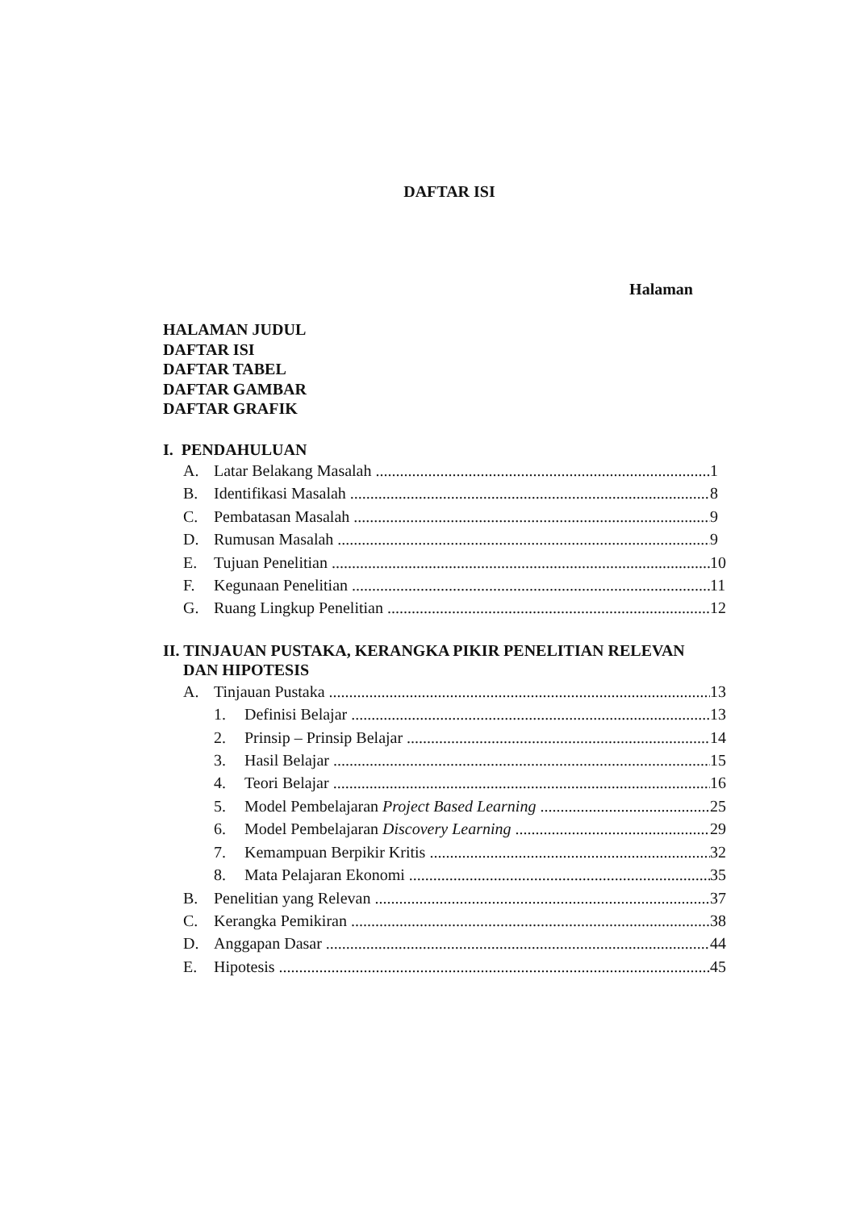DAFTAR ISI
Halaman
HALAMAN JUDUL
DAFTAR ISI
DAFTAR TABEL
DAFTAR GAMBAR
DAFTAR GRAFIK
I. PENDAHULUAN
A. Latar Belakang Masalah 1
B. Identifikasi Masalah 8
C. Pembatasan Masalah 9
D. Rumusan Masalah 9
E. Tujuan Penelitian 10
F. Kegunaan Penelitian 11
G. Ruang Lingkup Penelitian 12
II. TINJAUAN PUSTAKA, KERANGKA PIKIR PENELITIAN RELEVAN
DAN HIPOTESIS
A. Tinjauan Pustaka 13
1. Definisi Belajar 13
2. Prinsip – Prinsip Belajar 14
3. Hasil Belajar 15
4. Teori Belajar 16
5. Model Pembelajaran Project Based Learning 25
6. Model Pembelajaran Discovery Learning 29
7. Kemampuan Berpikir Kritis 32
8. Mata Pelajaran Ekonomi 35
B. Penelitian yang Relevan 37
C. Kerangka Pemikiran 38
D. Anggapan Dasar 44
E. Hipotesis 45